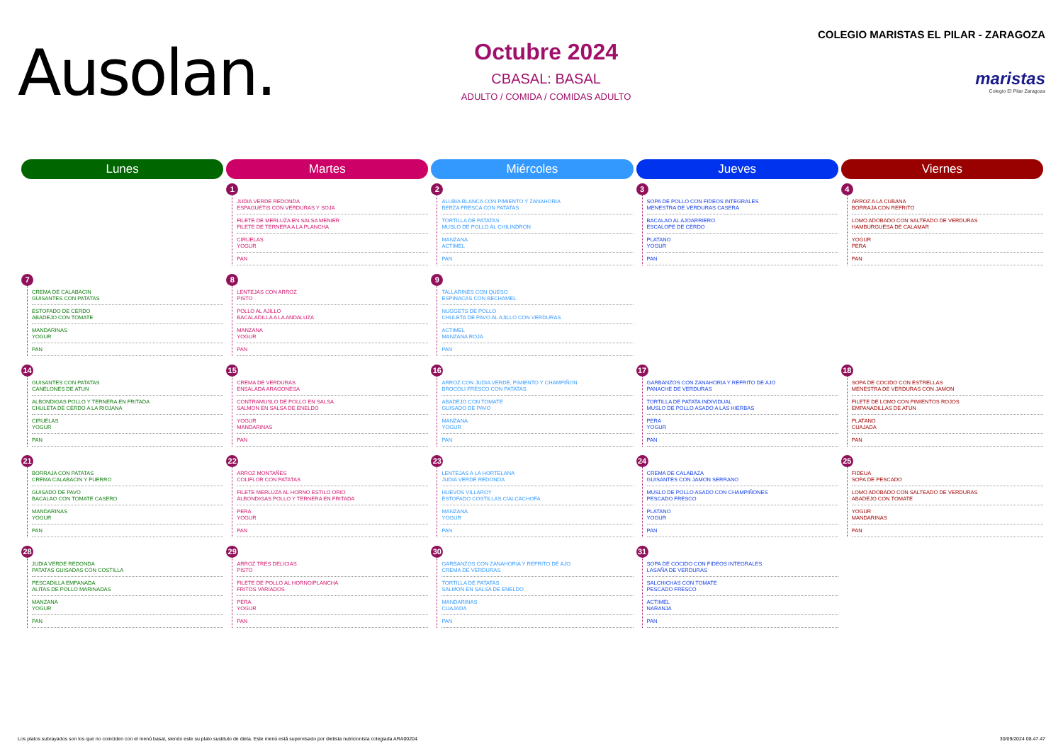Ausolan.
Octubre 2024
CBASAL: BASAL
ADULTO / COMIDA / COMIDAS ADULTO
COLEGIO MARISTAS EL PILAR - ZARAGOZA
maristas
Colegio El Pilar Zaragoza
| Lunes | Martes | Miércoles | Jueves | Viernes |
| --- | --- | --- | --- | --- |
| | 1 JUDIA VERDE REDONDA ESPAGUETIS CON VERDURAS Y SOJA FILETE DE MERLUZA EN SALSA MENIER FILETE DE TERNERA A LA PLANCHA CIRUELAS YOGUR PAN | 2 ALUBIA BLANCA CON PIMIENTO Y ZANAHORIA BERZA FRESCA CON PATATAS TORTILLA DE PATATAS MUSLO DE POLLO AL CHILINDRON MANZANA ACTIMEL PAN | 3 SOPA DE POLLO CON FIDEOS INTEGRALES MENESTRA DE VERDURAS CASERA BACALAO AL AJOARRIERO ESCALOPE DE CERDO PLATANO YOGUR PAN | 4 ARROZ A LA CUBANA BORRAJA CON REFRITO LOMO ADOBADO CON SALTEADO DE VERDURAS HAMBURGUESA DE CALAMAR YOGUR PERA PAN |
| 7 CREMA DE CALABACIN GUISANTES CON PATATAS ESTOFADO DE CERDO ABADEJO CON TOMATE MANDARINAS YOGUR PAN | 8 LENTEJAS CON ARROZ PISTO POLLO AL AJILLO BACALADILLA A LA ANDALUZA MANZANA YOGUR PAN | 9 TALLARINES CON QUESO ESPINACAS CON BECHAMEL NUGGETS DE POLLO CHULETA DE PAVO AL AJILLO CON VERDURAS ACTIMEL MANZANA ROJA PAN | | |
| 14 GUISANTES CON PATATAS CANELONES DE ATUN ALBONDIGAS POLLO Y TERNERA EN FRITADA CHULETA DE CERDO A LA RIOJANA CIRUELAS YOGUR PAN | 15 CREMA DE VERDURAS ENSALADA ARAGONESA CONTRAMUSLO DE POLLO EN SALSA SALMON EN SALSA DE ENELDO YOGUR MANDARINAS PAN | 16 ARROZ CON JUDIA VERDE, PIMIENTO Y CHAMPIÑON BROCOLI FRESCO CON PATATAS ABADEJO CON TOMATE GUISADO DE PAVO MANZANA YOGUR PAN | 17 GARBANZOS CON ZANAHORIA Y REFRITO DE AJO PANACHE DE VERDURAS TORTILLA DE PATATA INDIVIDUAL MUSLO DE POLLO ASADO A LAS HIERBAS PERA YOGUR PAN | 18 SOPA DE COCIDO CON ESTRELLAS MENESTRA DE VERDURAS CON JAMON FILETE DE LOMO CON PIMIENTOS ROJOS EMPANADILLAS DE ATUN PLATANO CUAJADA PAN |
| 21 BORRAJA CON PATATAS CREMA CALABACIN Y PUERRO GUISADO DE PAVO BACALAO CON TOMATE CASERO MANDARINAS YOGUR PAN | 22 ARROZ MONTAÑES COLIFLOR CON PATATAS FILETE MERLUZA AL HORNO ESTILO ORIO ALBONDIGAS POLLO Y TERNERA EN FRITADA PERA YOGUR PAN | 23 LENTEJAS A LA HORTELANA JUDIA VERDE REDONDA HUEVOS VILLAROY ESTOFADO COSTILLAS C/ALCACHOFA MANZANA YOGUR PAN | 24 CREMA DE CALABAZA GUISANTES CON JAMON SERRANO MUSLO DE POLLO ASADO CON CHAMPIÑONES PESCADO FRESCO PLATANO YOGUR PAN | 25 FIDEUA SOPA DE PESCADO LOMO ADOBADO CON SALTEADO DE VERDURAS ABADEJO CON TOMATE YOGUR MANDARINAS PAN |
| 28 JUDIA VERDE REDONDA PATATAS GUISADAS CON COSTILLA PESCADILLA EMPANADA ALITAS DE POLLO MARINADAS MANZANA YOGUR PAN | 29 ARROZ TRES DELICIAS PISTO FILETE DE POLLO AL HORNO/PLANCHA FRITOS VARIADOS PERA YOGUR PAN | 30 GARBANZOS CON ZANAHORIA Y REFRITO DE AJO CREMA DE VERDURAS TORTILLA DE PATATAS SALMON EN SALSA DE ENELDO MANDARINAS CUAJADA PAN | 31 SOPA DE COCIDO CON FIDEOS INTEGRALES LASAÑA DE VERDURAS SALCHICHAS CON TOMATE PESCADO FRESCO ACTIMEL NARANJA PAN | |
Los platos subrayados son los que no coinciden con el menú basal, siendo este su plato sustituto de dieta. Este menú está supervisado por dietista nutricionista colegiada ARA00204. 30/09/2024 08.47.47